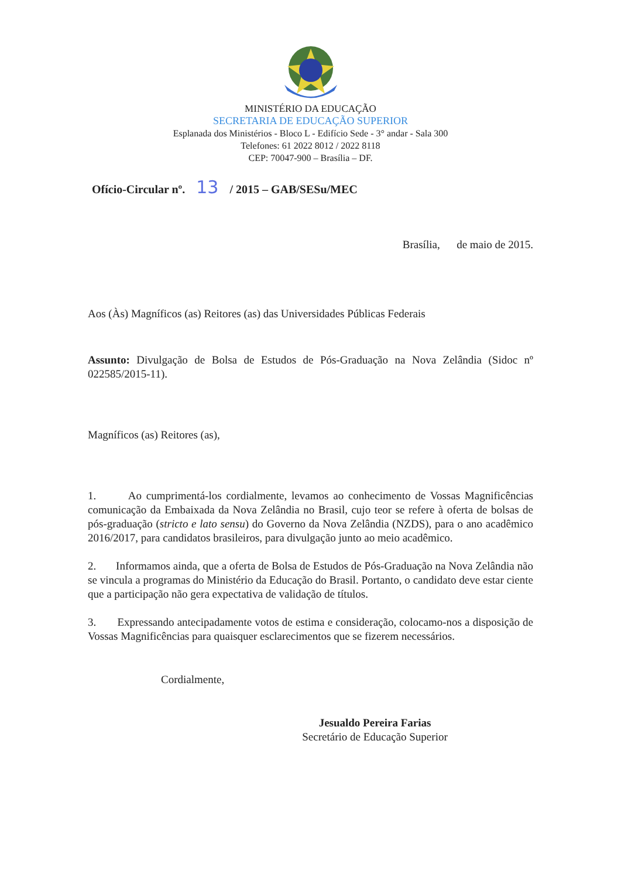MINISTÉRIO DA EDUCAÇÃO
SECRETARIA DE EDUCAÇÃO SUPERIOR
Esplanada dos Ministérios - Bloco L - Edifício Sede - 3° andar - Sala 300
Telefones: 61 2022 8012 / 2022 8118
CEP: 70047-900 – Brasília – DF.
Ofício-Circular nº. 13 / 2015 – GAB/SESu/MEC
Brasília, de maio de 2015.
Aos (Às) Magníficos (as) Reitores (as) das Universidades Públicas Federais
Assunto: Divulgação de Bolsa de Estudos de Pós-Graduação na Nova Zelândia (Sidoc nº 022585/2015-11).
Magníficos (as) Reitores (as),
1. Ao cumprimentá-los cordialmente, levamos ao conhecimento de Vossas Magnificências comunicação da Embaixada da Nova Zelândia no Brasil, cujo teor se refere à oferta de bolsas de pós-graduação (stricto e lato sensu) do Governo da Nova Zelândia (NZDS), para o ano acadêmico 2016/2017, para candidatos brasileiros, para divulgação junto ao meio acadêmico.
2. Informamos ainda, que a oferta de Bolsa de Estudos de Pós-Graduação na Nova Zelândia não se vincula a programas do Ministério da Educação do Brasil. Portanto, o candidato deve estar ciente que a participação não gera expectativa de validação de títulos.
3. Expressando antecipadamente votos de estima e consideração, colocamo-nos a disposição de Vossas Magnificências para quaisquer esclarecimentos que se fizerem necessários.
Cordialmente,
Jesualdo Pereira Farias
Secretário de Educação Superior